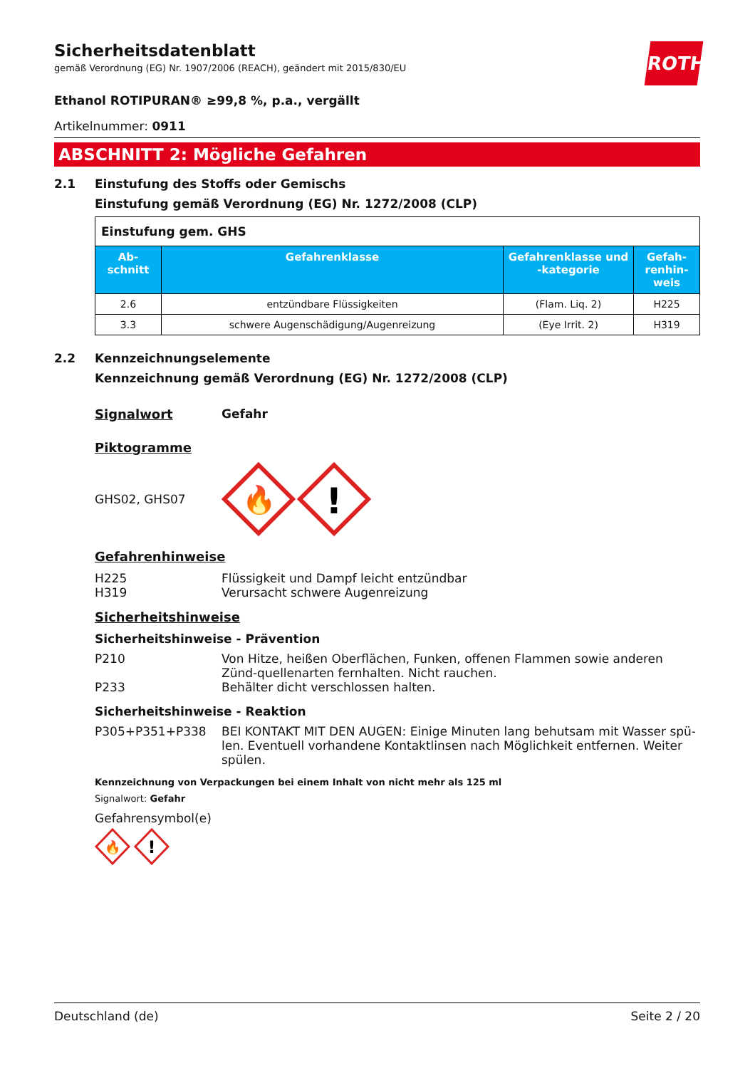ROTH
Sicherheitsdatenblatt
gemäß Verordnung (EG) Nr. 1907/2006 (REACH), geändert mit 2015/830/EU
Ethanol ROTIPURAN® ≥99,8 %, p.a., vergällt
Artikelnummer: 0911
ABSCHNITT 2: Mögliche Gefahren
2.1 Einstufung des Stoffs oder Gemischs
Einstufung gemäß Verordnung (EG) Nr. 1272/2008 (CLP)
| Einstufung gem. GHS | | | |
| Ab-schnitt | Gefahrenklasse | Gefahrenklasse und -kategorie | Gefah-renhin-weis |
| 2.6 | entzündbare Flüssigkeiten | (Flam. Liq. 2) | H225 |
| 3.3 | schwere Augenschädigung/Augenreizung | (Eye Irrit. 2) | H319 |
2.2 Kennzeichnungselemente
Kennzeichnung gemäß Verordnung (EG) Nr. 1272/2008 (CLP)
Signalwort Gefahr
Piktogramme
GHS02, GHS07
🔥
!
Gefahrenhinweise
H225 Flüssigkeit und Dampf leicht entzündbar
H319 Verursacht schwere Augenreizung
Sicherheitshinweise
Sicherheitshinweise - Prävention
P210 Von Hitze, heißen Oberflächen, Funken, offenen Flammen sowie anderen Zünd-quellenarten fernhalten. Nicht rauchen.
P233 Behälter dicht verschlossen halten.
Sicherheitshinweise - Reaktion
P305+P351+P338 BEI KONTAKT MIT DEN AUGEN: Einige Minuten lang behutsam mit Wasser spü-len. Eventuell vorhandene Kontaktlinsen nach Möglichkeit entfernen. Weiter spülen.
Kennzeichnung von Verpackungen bei einem Inhalt von nicht mehr als 125 ml
Signalwort: Gefahr
Gefahrensymbol(e)
🔥
!
Deutschland (de) Seite 2 / 20